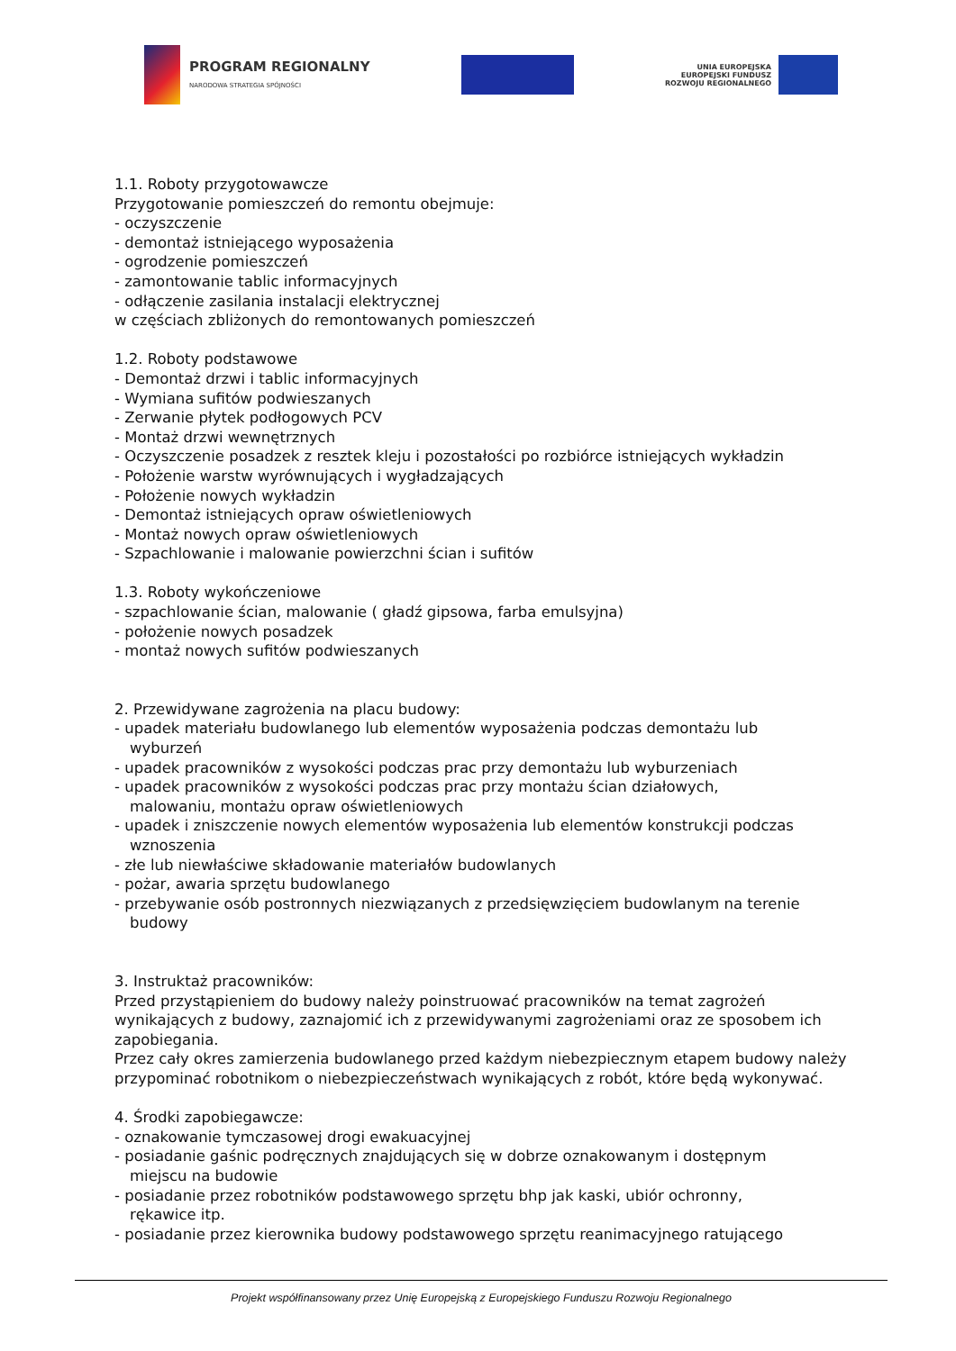PROGRAM REGIONALNY
NARODOWA STRATEGIA SPÓJNOŚCI
UNIA EUROPEJSKA
EUROPEJSKI FUNDUSZ
ROZWOJU REGIONALNEGO
1.1. Roboty przygotowawcze
Przygotowanie pomieszczeń do remontu obejmuje:
- oczyszczenie
- demontaż istniejącego wyposażenia
- ogrodzenie pomieszczeń
- zamontowanie tablic informacyjnych
- odłączenie zasilania instalacji elektrycznej
w częściach zbliżonych do remontowanych pomieszczeń
1.2. Roboty podstawowe
- Demontaż drzwi i tablic informacyjnych
- Wymiana sufitów podwieszanych
- Zerwanie płytek podłogowych PCV
- Montaż drzwi wewnętrznych
- Oczyszczenie posadzek z resztek kleju i pozostałości po rozbiórce istniejących wykładzin
- Położenie warstw wyrównujących i wygładzających
- Położenie nowych wykładzin
- Demontaż istniejących opraw oświetleniowych
- Montaż nowych opraw oświetleniowych
- Szpachlowanie i malowanie powierzchni ścian i sufitów
1.3. Roboty wykończeniowe
- szpachlowanie ścian, malowanie ( gładź gipsowa, farba emulsyjna)
- położenie nowych posadzek
- montaż nowych sufitów podwieszanych
2. Przewidywane zagrożenia na placu budowy:
- upadek materiału budowlanego lub elementów wyposażenia podczas demontażu lub
wyburzeń
- upadek pracowników z wysokości podczas prac przy demontażu lub wyburzeniach
- upadek pracowników z wysokości podczas prac przy montażu ścian działowych,
malowaniu, montażu opraw oświetleniowych
- upadek i zniszczenie nowych elementów wyposażenia lub elementów konstrukcji podczas
wznoszenia
- złe lub niewłaściwe składowanie materiałów budowlanych
- pożar, awaria sprzętu budowlanego
- przebywanie osób postronnych niezwiązanych z przedsięwzięciem budowlanym na terenie
budowy
3. Instruktaż pracowników:
Przed przystąpieniem do budowy należy poinstruować pracowników na temat zagrożeń wynikających z budowy, zaznajomić ich z przewidywanymi zagrożeniami oraz ze sposobem ich zapobiegania.
Przez cały okres zamierzenia budowlanego przed każdym niebezpiecznym etapem budowy należy przypominać robotnikom o niebezpieczeństwach wynikających z robót, które będą wykonywać.
4. Środki zapobiegawcze:
- oznakowanie tymczasowej drogi ewakuacyjnej
- posiadanie gaśnic podręcznych znajdujących się w dobrze oznakowanym i dostępnym
miejscu na budowie
- posiadanie przez robotników podstawowego sprzętu bhp jak kaski, ubiór ochronny,
rękawice itp.
- posiadanie przez kierownika budowy podstawowego sprzętu reanimacyjnego ratującego
Projekt współfinansowany przez Unię Europejską z Europejskiego Funduszu Rozwoju Regionalnego